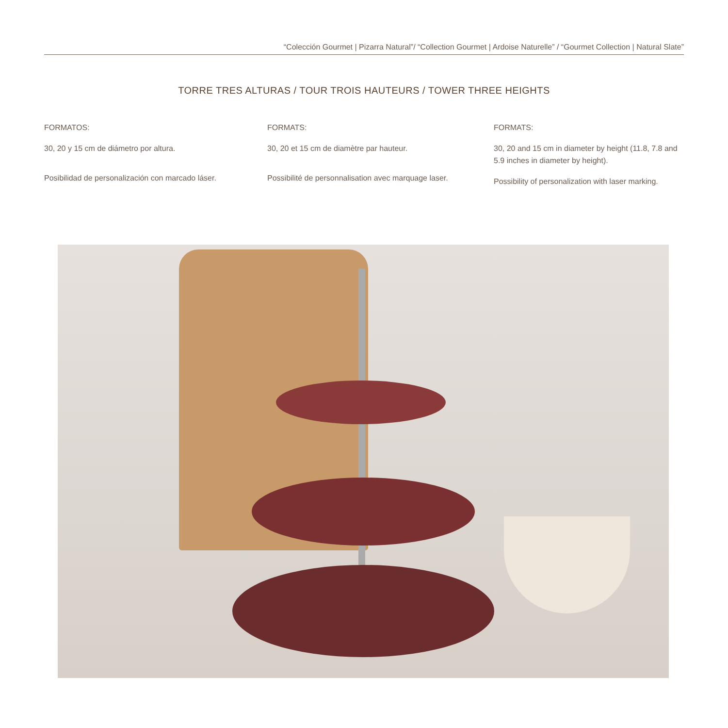“Colección Gourmet | Pizarra Natural”/ “Collection Gourmet | Ardoise Naturelle” / “Gourmet Collection | Natural Slate”
TORRE TRES ALTURAS / TOUR TROIS HAUTEURS / TOWER THREE HEIGHTS
FORMATOS:
30, 20 y 15 cm de diámetro por altura.
Posibilidad de personalización con marcado láser.
FORMATS:
30, 20 et 15 cm de diamètre par hauteur.
Possibilité de personnalisation avec marquage laser.
FORMATS:
30, 20 and 15 cm in diameter by height (11.8, 7.8 and 5.9 inches in diameter by height).
Possibility of personalization with laser marking.